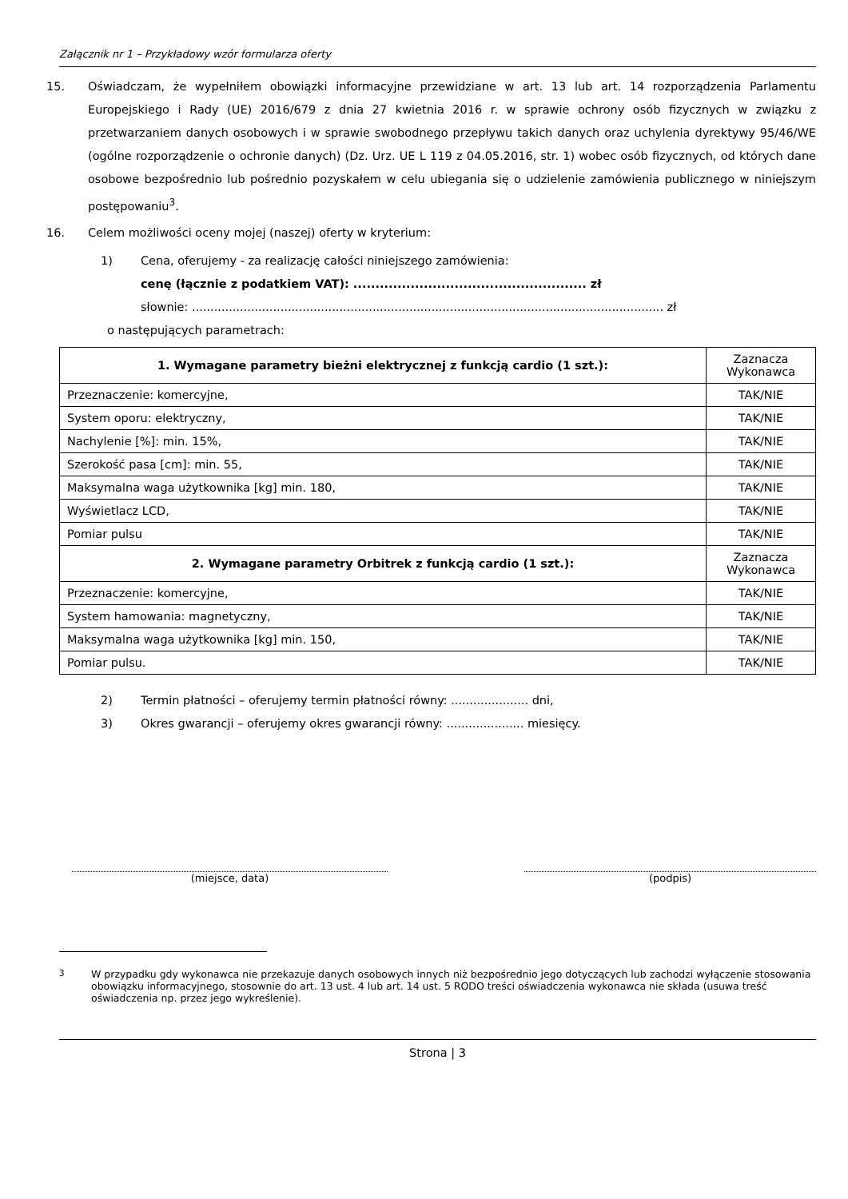Załącznik nr 1 – Przykładowy wzór formularza oferty
15. Oświadczam, że wypełniłem obowiązki informacyjne przewidziane w art. 13 lub art. 14 rozporządzenia Parlamentu Europejskiego i Rady (UE) 2016/679 z dnia 27 kwietnia 2016 r. w sprawie ochrony osób fizycznych w związku z przetwarzaniem danych osobowych i w sprawie swobodnego przepływu takich danych oraz uchylenia dyrektywy 95/46/WE (ogólne rozporządzenie o ochronie danych) (Dz. Urz. UE L 119 z 04.05.2016, str. 1) wobec osób fizycznych, od których dane osobowe bezpośrednio lub pośrednio pozyskałem w celu ubiegania się o udzielenie zamówienia publicznego w niniejszym postępowaniu<sup>3</sup>.
16. Celem możliwości oceny mojej (naszej) oferty w kryterium:
1) Cena, oferujemy - za realizację całości niniejszego zamówienia:
cenę (łącznie z podatkiem VAT): ..................................................... zł
słownie: ................................................................................................................................ zł
o następujących parametrach:
| 1. Wymagane parametry bieżni elektrycznej z funkcją cardio (1 szt.): | Zaznacza Wykonawca |
| --- | --- |
| Przeznaczenie: komercyjne, | TAK/NIE |
| System oporu: elektryczny, | TAK/NIE |
| Nachylenie [%]: min. 15%, | TAK/NIE |
| Szerokość pasa [cm]: min. 55, | TAK/NIE |
| Maksymalna waga użytkownika [kg] min. 180, | TAK/NIE |
| Wyświetlacz LCD, | TAK/NIE |
| Pomiar pulsu | TAK/NIE |
| 2. Wymagane parametry Orbitrek z funkcją cardio (1 szt.): | Zaznacza Wykonawca |
| Przeznaczenie: komercyjne, | TAK/NIE |
| System hamowania: magnetyczny, | TAK/NIE |
| Maksymalna waga użytkownika [kg] min. 150, | TAK/NIE |
| Pomiar pulsu. | TAK/NIE |
2) Termin płatności – oferujemy termin płatności równy: ..................... dni,
3) Okres gwarancji – oferujemy okres gwarancji równy: ..................... miesięcy.
(miejsce, data) (podpis)
<sup>3</sup> W przypadku gdy wykonawca nie przekazuje danych osobowych innych niż bezpośrednio jego dotyczących lub zachodzi wyłączenie stosowania obowiązku informacyjnego, stosownie do art. 13 ust. 4 lub art. 14 ust. 5 RODO treści oświadczenia wykonawca nie składa (usuwa treść oświadczenia np. przez jego wykreślenie).
Strona | 3